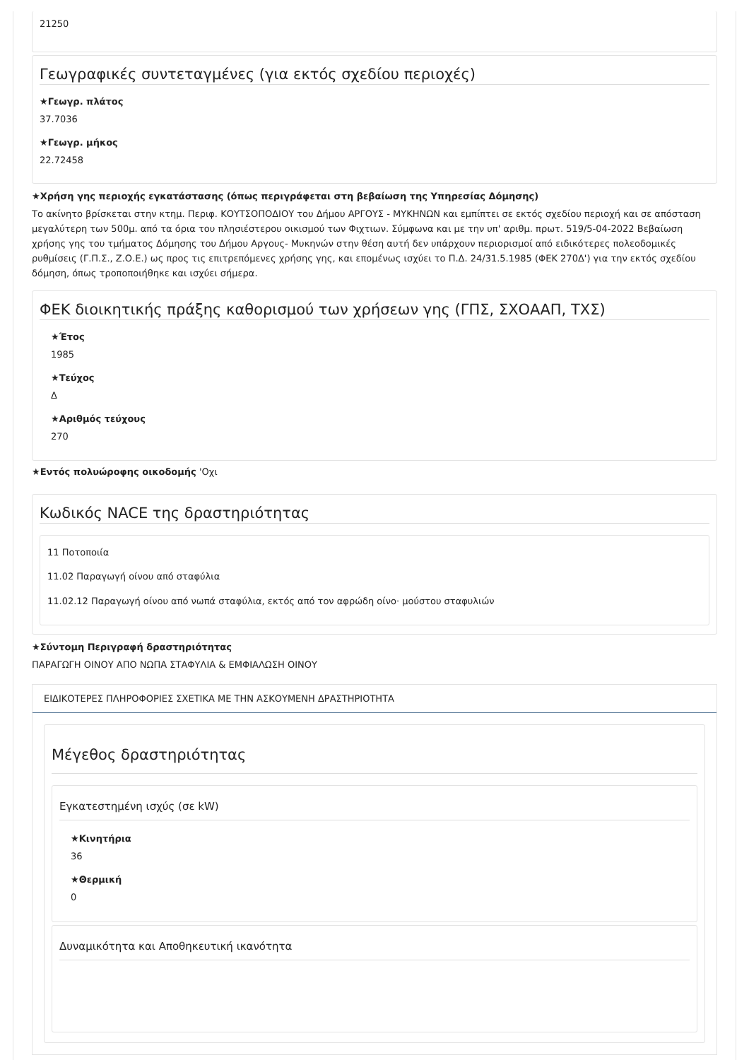21250
Γεωγραφικές συντεταγμένες (για εκτός σχεδίου περιοχές)
★Γεωγρ. πλάτος
37.7036
★Γεωγρ. μήκος
22.72458
★Χρήση γης περιοχής εγκατάστασης (όπως περιγράφεται στη βεβαίωση της Υπηρεσίας Δόμησης)
Το ακίνητο βρίσκεται στην κτημ. Περιφ. ΚΟΥΤΣΟΠΟΔΙΟΥ του Δήμου ΑΡΓΟΥΣ - ΜΥΚΗΝΩΝ και εμπίπτει σε εκτός σχεδίου περιοχή και σε απόσταση μεγαλύτερη των 500μ. από τα όρια του πλησιέστερου οικισμού των Φιχτιων. Σύμφωνα και με την υπ' αριθμ. πρωτ. 519/5-04-2022 Βεβαίωση χρήσης γης του τμήματος Δόμησης του Δήμου Αργους- Μυκηνών στην θέση αυτή δεν υπάρχουν περιορισμοί από ειδικότερες πολεοδομικές ρυθμίσεις (Γ.Π.Σ., Ζ.Ο.Ε.) ως προς τις επιτρεπόμενες χρήσης γης, και επομένως ισχύει το Π.Δ. 24/31.5.1985 (ΦΕΚ 270Δ') για την εκτός σχεδίου δόμηση, όπως τροποποιήθηκε και ισχύει σήμερα.
ΦΕΚ διοικητικής πράξης καθορισμού των χρήσεων γης (ΓΠΣ, ΣΧΟΑΑΠ, ΤΧΣ)
★Έτος
1985
★Τεύχος
Δ
★Αριθμός τεύχους
270
★Εντός πολυώροφης οικοδομής 'Οχι
Κωδικός NACE της δραστηριότητας
11 Ποτοποιία
11.02 Παραγωγή οίνου από σταφύλια
11.02.12 Παραγωγή οίνου από νωπά σταφύλια, εκτός από τον αφρώδη οίνο· μούστου σταφυλιών
★Σύντομη Περιγραφή δραστηριότητας
ΠΑΡΑΓΩΓΗ ΟΙΝΟΥ ΑΠΟ ΝΩΠΑ ΣΤΑΦΥΛΙΑ & ΕΜΦΙΑΛΩΣΗ ΟΙΝΟΥ
ΕΙΔΙΚΟΤΕΡΕΣ ΠΛΗΡΟΦΟΡΙΕΣ ΣΧΕΤΙΚΑ ΜΕ ΤΗΝ ΑΣΚΟΥΜΕΝΗ ΔΡΑΣΤΗΡΙΟΤΗΤΑ
Μέγεθος δραστηριότητας
Εγκατεστημένη ισχύς (σε kW)
★Κινητήρια
36
★Θερμική
0
Δυναμικότητα και Αποθηκευτική ικανότητα